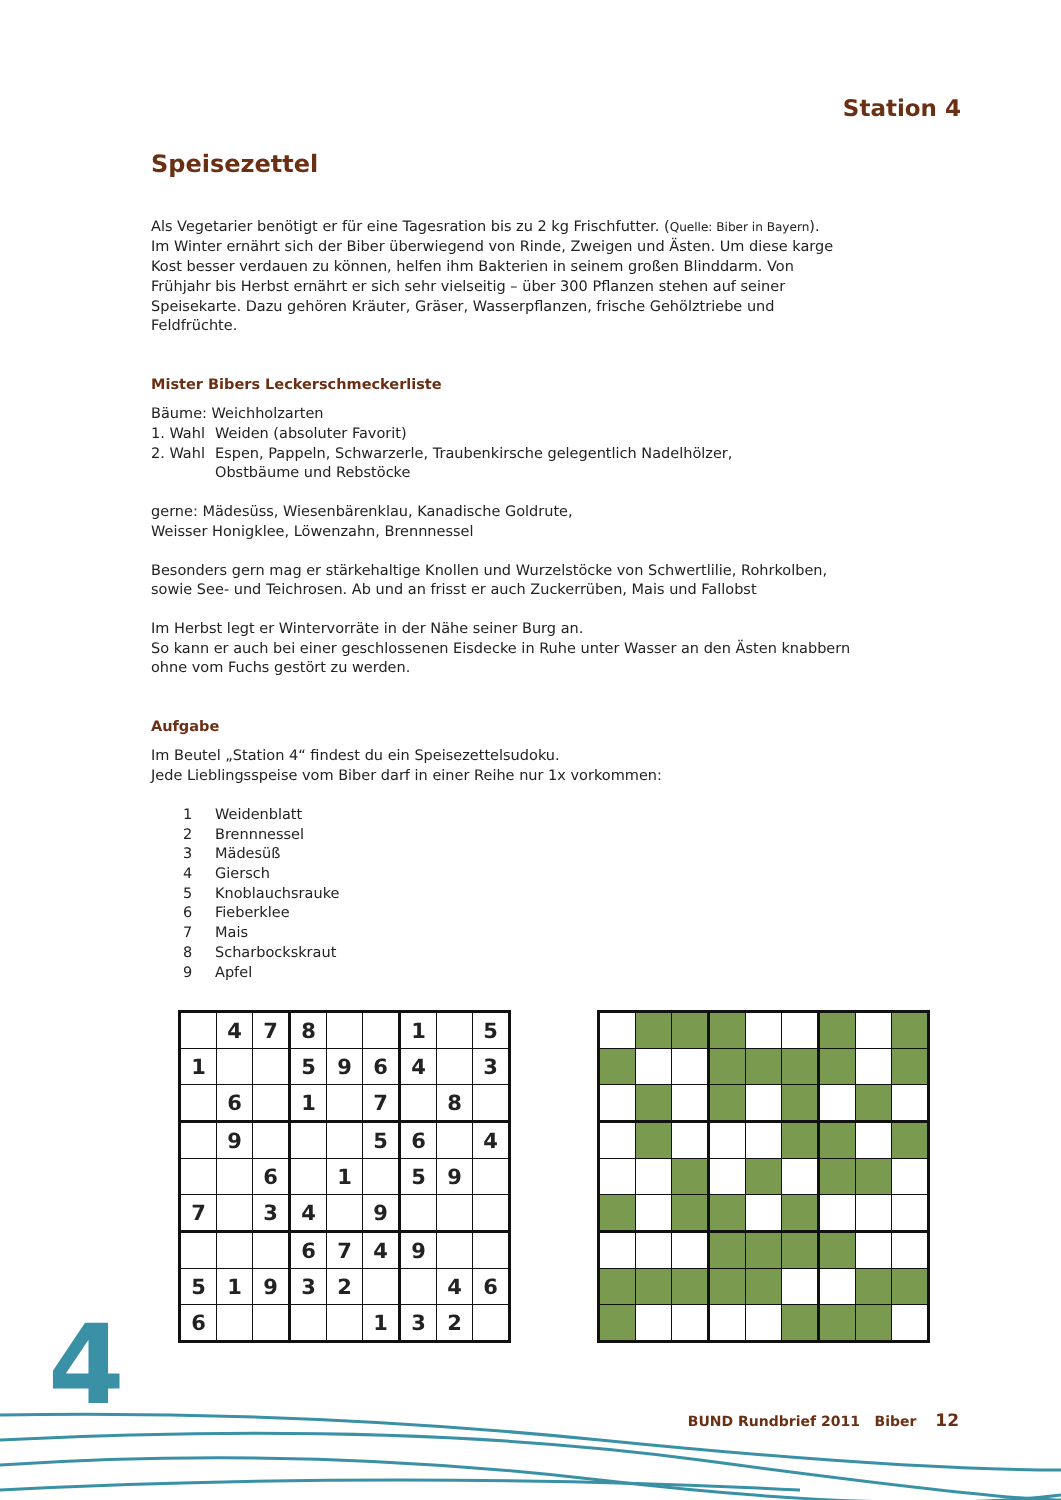Station 4
Speisezettel
Als Vegetarier benötigt er für eine Tagesration bis zu 2 kg Frischfutter. (Quelle: Biber in Bayern).
Im Winter ernährt sich der Biber überwiegend von Rinde, Zweigen und Ästen. Um diese karge Kost besser verdauen zu können, helfen ihm Bakterien in seinem großen Blinddarm. Von Frühjahr bis Herbst ernährt er sich sehr vielseitig – über 300 Pflanzen stehen auf seiner Speisekarte. Dazu gehören Kräuter, Gräser, Wasserpflanzen, frische Gehölztriebe und Feldfrüchte.
Mister Bibers Leckerschmeckerliste
Bäume: Weichholzarten
1. Wahl Weiden (absoluter Favorit)
2. Wahl Espen, Pappeln, Schwarzerle, Traubenkirsche gelegentlich Nadelhölzer,
Obstbäume und Rebstöcke
gerne: Mädesüss, Wiesenbärenklau, Kanadische Goldrute,
Weisser Honigklee, Löwenzahn, Brennnessel
Besonders gern mag er stärkehaltige Knollen und Wurzelstöcke von Schwertlilie, Rohrkolben, sowie See- und Teichrosen. Ab und an frisst er auch Zuckerrüben, Mais und Fallobst
Im Herbst legt er Wintervorräte in der Nähe seiner Burg an.
So kann er auch bei einer geschlossenen Eisdecke in Ruhe unter Wasser an den Ästen knabbern ohne vom Fuchs gestört zu werden.
Aufgabe
Im Beutel „Station 4“ findest du ein Speisezettelsudoku.
Jede Lieblingsspeise vom Biber darf in einer Reihe nur 1x vorkommen:
1 Weidenblatt
2 Brennnessel
3 Mädesüß
4 Giersch
5 Knoblauchsrauke
6 Fieberklee
7 Mais
8 Scharbockskraut
9 Apfel
| | 4 | 7 | 8 | | | 1 | | 5 |
| 1 | | | 5 | 9 | 6 | 4 | | 3 |
| | 6 | | 1 | | 7 | | 8 | |
| | 9 | | | | 5 | 6 | | 4 |
| | | 6 | | 1 | | 5 | 9 | |
| 7 | | 3 | 4 | | 9 | | | |
| | | | 6 | 7 | 4 | 9 | | |
| 5 | 1 | 9 | 3 | 2 | | | 4 | 6 |
| 6 | | | | | 1 | 3 | 2 | |
4 BUND Rundbrief 2011 Biber 12